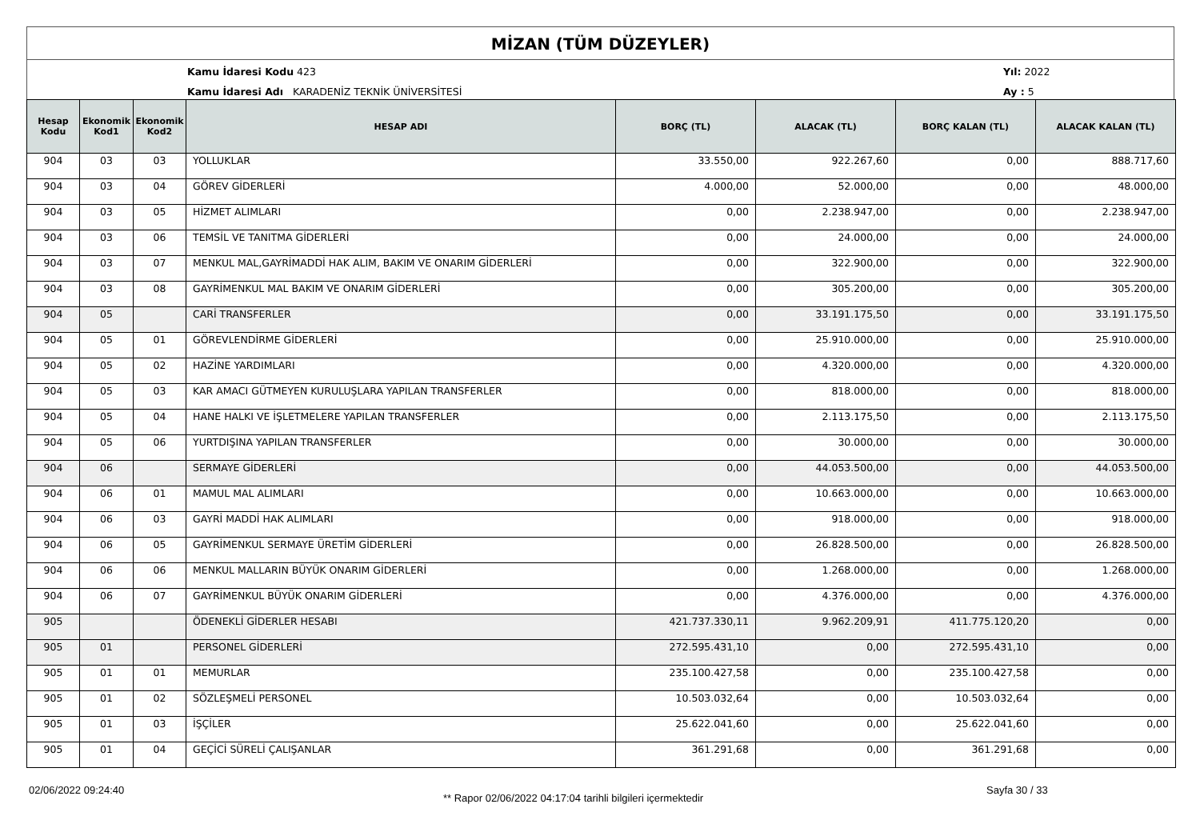MİZAN (TÜM DÜZEYLER)
Kamu İdaresi Kodu 423
Kamu İdaresi Adı KARADENİZ TEKNİK ÜNİVERSİTESİ
Yıl: 2022
Ay : 5
| Hesap Kodu | Ekonomik Kod1 | Ekonomik Kod2 | HESAP ADI | BORÇ (TL) | ALACAK (TL) | BORÇ KALAN (TL) | ALACAK KALAN (TL) |
| --- | --- | --- | --- | --- | --- | --- | --- |
| 904 | 03 | 03 | YOLLUKLAR | 33.550,00 | 922.267,60 | 0,00 | 888.717,60 |
| 904 | 03 | 04 | GÖREV GİDERLERİ | 4.000,00 | 52.000,00 | 0,00 | 48.000,00 |
| 904 | 03 | 05 | HİZMET ALIMLARI | 0,00 | 2.238.947,00 | 0,00 | 2.238.947,00 |
| 904 | 03 | 06 | TEMSİL VE TANITMA GİDERLERİ | 0,00 | 24.000,00 | 0,00 | 24.000,00 |
| 904 | 03 | 07 | MENKUL MAL,GAYRİMADDİ HAK ALIM, BAKIM VE ONARIM GİDERLERİ | 0,00 | 322.900,00 | 0,00 | 322.900,00 |
| 904 | 03 | 08 | GAYRİMENKUL MAL BAKIM VE ONARIM GİDERLERİ | 0,00 | 305.200,00 | 0,00 | 305.200,00 |
| 904 | 05 | | CARİ TRANSFERLER | 0,00 | 33.191.175,50 | 0,00 | 33.191.175,50 |
| 904 | 05 | 01 | GÖREVLENDİRME GİDERLERİ | 0,00 | 25.910.000,00 | 0,00 | 25.910.000,00 |
| 904 | 05 | 02 | HAZİNE YARDIMLARI | 0,00 | 4.320.000,00 | 0,00 | 4.320.000,00 |
| 904 | 05 | 03 | KAR AMACI GÜTMEYEN KURULUŞLARA YAPILAN TRANSFERLER | 0,00 | 818.000,00 | 0,00 | 818.000,00 |
| 904 | 05 | 04 | HANE HALKI VE İŞLETMELERE YAPILAN TRANSFERLER | 0,00 | 2.113.175,50 | 0,00 | 2.113.175,50 |
| 904 | 05 | 06 | YURTDIŞINA YAPILAN TRANSFERLER | 0,00 | 30.000,00 | 0,00 | 30.000,00 |
| 904 | 06 | | SERMAYE GİDERLERİ | 0,00 | 44.053.500,00 | 0,00 | 44.053.500,00 |
| 904 | 06 | 01 | MAMUL MAL ALIMLARI | 0,00 | 10.663.000,00 | 0,00 | 10.663.000,00 |
| 904 | 06 | 03 | GAYRİ MADDİ HAK ALIMLARI | 0,00 | 918.000,00 | 0,00 | 918.000,00 |
| 904 | 06 | 05 | GAYRİMENKUL SERMAYE ÜRETİM GİDERLERİ | 0,00 | 26.828.500,00 | 0,00 | 26.828.500,00 |
| 904 | 06 | 06 | MENKUL MALLARIN BÜYÜK ONARIM GİDERLERİ | 0,00 | 1.268.000,00 | 0,00 | 1.268.000,00 |
| 904 | 06 | 07 | GAYRİMENKUL BÜYÜK ONARIM GİDERLERİ | 0,00 | 4.376.000,00 | 0,00 | 4.376.000,00 |
| 905 | | | ÖDENEKLİ GİDERLER HESABI | 421.737.330,11 | 9.962.209,91 | 411.775.120,20 | 0,00 |
| 905 | 01 | | PERSONEL GİDERLERİ | 272.595.431,10 | 0,00 | 272.595.431,10 | 0,00 |
| 905 | 01 | 01 | MEMURLAR | 235.100.427,58 | 0,00 | 235.100.427,58 | 0,00 |
| 905 | 01 | 02 | SÖZLEŞMELİ PERSONEL | 10.503.032,64 | 0,00 | 10.503.032,64 | 0,00 |
| 905 | 01 | 03 | İŞÇİLER | 25.622.041,60 | 0,00 | 25.622.041,60 | 0,00 |
| 905 | 01 | 04 | GEÇİCİ SÜRELİ ÇALIŞANLAR | 361.291,68 | 0,00 | 361.291,68 | 0,00 |
02/06/2022 09:24:40
** Rapor 02/06/2022 04:17:04 tarihli bilgileri içermektedir
Sayfa 30 / 33